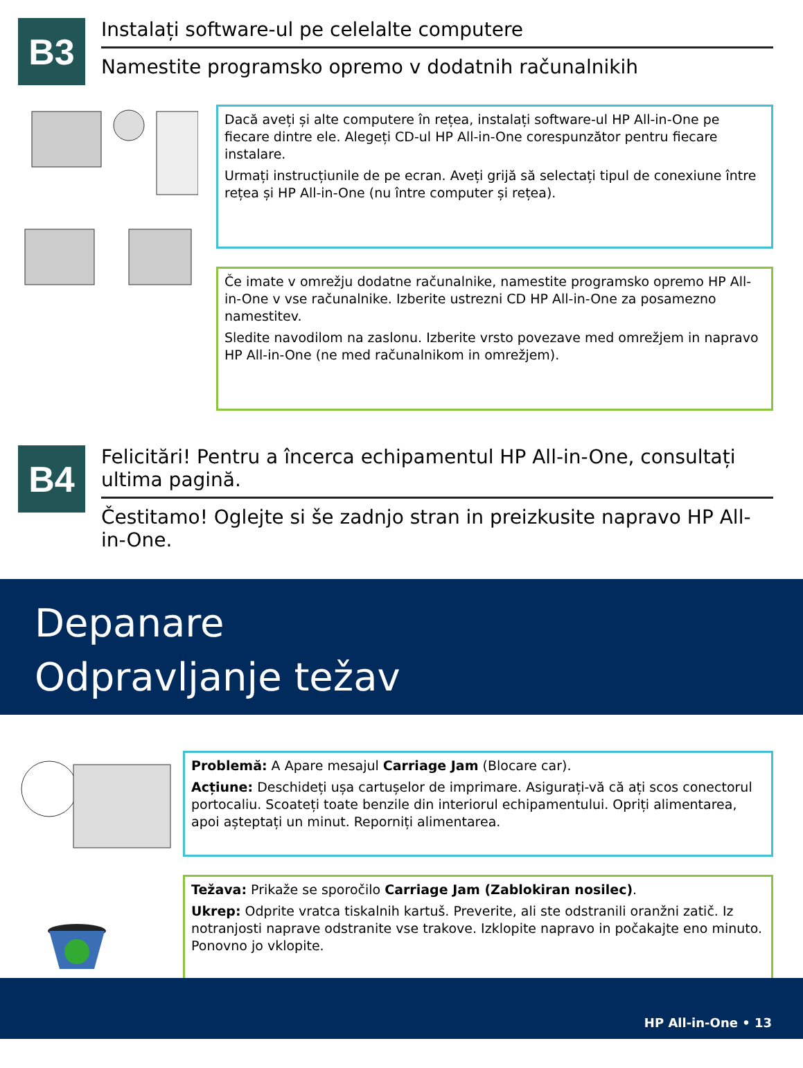B3
Instalați software-ul pe celelalte computere
Namestite programsko opremo v dodatnih računalnikih
Dacă aveți și alte computere în rețea, instalați software-ul HP All-in-One pe fiecare dintre ele. Alegeți CD-ul HP All-in-One corespunzător pentru fiecare instalare.
Urmați instrucțiunile de pe ecran. Aveți grijă să selectați tipul de conexiune între rețea și HP All-in-One (nu între computer și rețea).
Če imate v omrežju dodatne računalnike, namestite programsko opremo HP All-in-One v vse računalnike. Izberite ustrezni CD HP All-in-One za posamezno namestitev.
Sledite navodilom na zaslonu. Izberite vrsto povezave med omrežjem in napravo HP All-in-One (ne med računalnikom in omrežjem).
B4
Felicitări! Pentru a încerca echipamentul HP All-in-One, consultați ultima pagină.
Čestitamo! Oglejte si še zadnjo stran in preizkusite napravo HP All-in-One.
Depanare
Odpravljanje težav
Problemă: A Apare mesajul Carriage Jam (Blocare car).
Acțiune: Deschideți ușa cartușelor de imprimare. Asigurați-vă că ați scos conectorul portocaliu. Scoateți toate benzile din interiorul echipamentului. Opriți alimentarea, apoi așteptați un minut. Reporniți alimentarea.
Težava: Prikaže se sporočilo Carriage Jam (Zablokiran nosilec).
Ukrep: Odprite vratca tiskalnih kartuš. Preverite, ali ste odstranili oranžni zatič. Iz notranjosti naprave odstranite vse trakove. Izklopite napravo in počakajte eno minuto. Ponovno jo vklopite.
HP All-in-One • 13